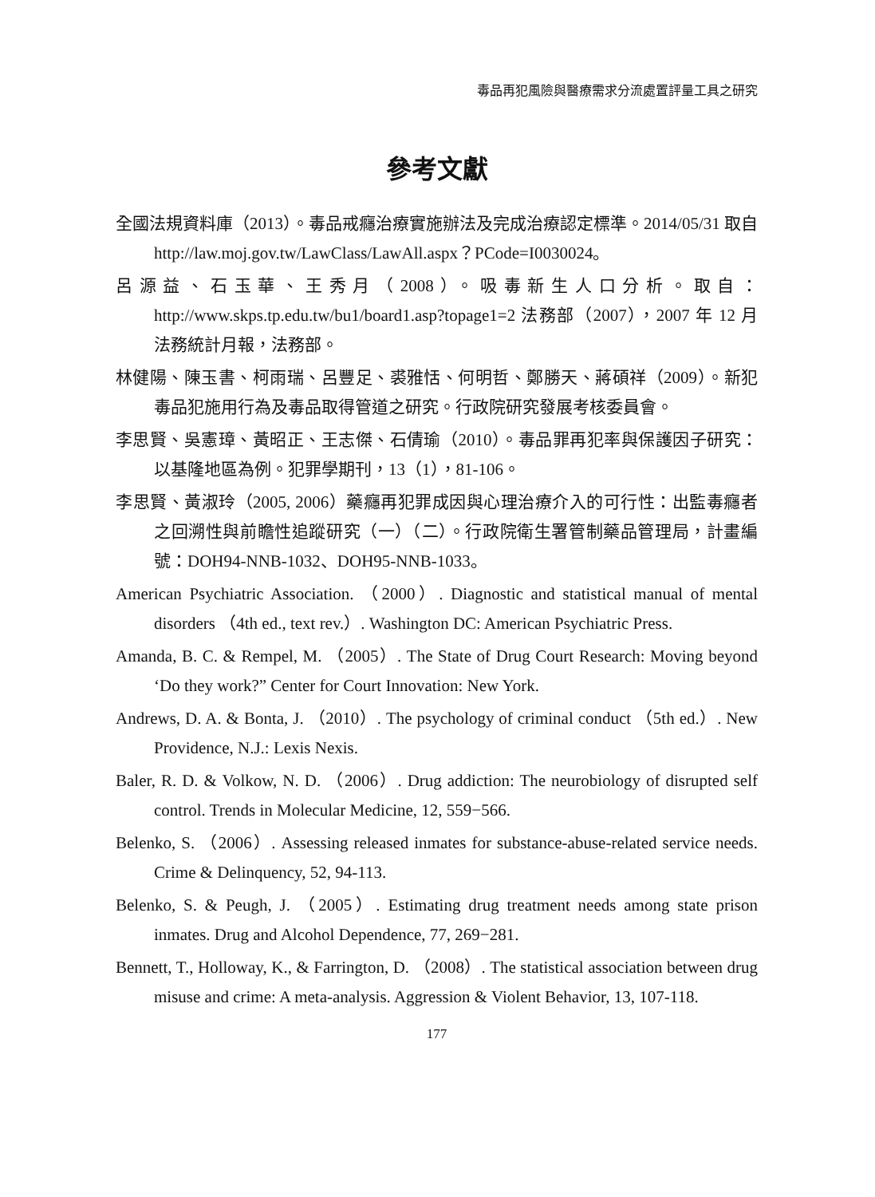毒品再犯風險與醫療需求分流處置評量工具之研究
參考文獻
全國法規資料庫（2013）。毒品戒癮治療實施辦法及完成治療認定標準。2014/05/31 取自 http://law.moj.gov.tw/LawClass/LawAll.aspx？PCode=I0030024。
呂源益、石玉華、王秀月（2008）。吸毒新生人口分析。取自：http://www.skps.tp.edu.tw/bu1/board1.asp?topage1=2 法務部（2007），2007 年 12 月法務統計月報，法務部。
林健陽、陳玉書、柯雨瑞、呂豐足、裘雅恬、何明哲、鄭勝天、蔣碩祥（2009）。新犯毒品犯施用行為及毒品取得管道之研究。行政院研究發展考核委員會。
李思賢、吳憲璋、黃昭正、王志傑、石倩瑜（2010）。毒品罪再犯率與保護因子研究：以基隆地區為例。犯罪學期刊，13（1），81-106。
李思賢、黃淑玲（2005, 2006）藥癮再犯罪成因與心理治療介入的可行性：出監毒癮者之回溯性與前瞻性追蹤研究（一）（二）。行政院衛生署管制藥品管理局，計畫編號：DOH94-NNB-1032、DOH95-NNB-1033。
American Psychiatric Association. （2000）. Diagnostic and statistical manual of mental disorders （4th ed., text rev.）. Washington DC: American Psychiatric Press.
Amanda, B. C. & Rempel, M. （2005）. The State of Drug Court Research: Moving beyond ‘Do they work?” Center for Court Innovation: New York.
Andrews, D. A. & Bonta, J. （2010）. The psychology of criminal conduct （5th ed.）. New Providence, N.J.: Lexis Nexis.
Baler, R. D. & Volkow, N. D. （2006）. Drug addiction: The neurobiology of disrupted self control. Trends in Molecular Medicine, 12, 559−566.
Belenko, S. （2006）. Assessing released inmates for substance-abuse-related service needs. Crime & Delinquency, 52, 94-113.
Belenko, S. & Peugh, J. （2005）. Estimating drug treatment needs among state prison inmates. Drug and Alcohol Dependence, 77, 269−281.
Bennett, T., Holloway, K., & Farrington, D. （2008）. The statistical association between drug misuse and crime: A meta-analysis. Aggression & Violent Behavior, 13, 107-118.
177